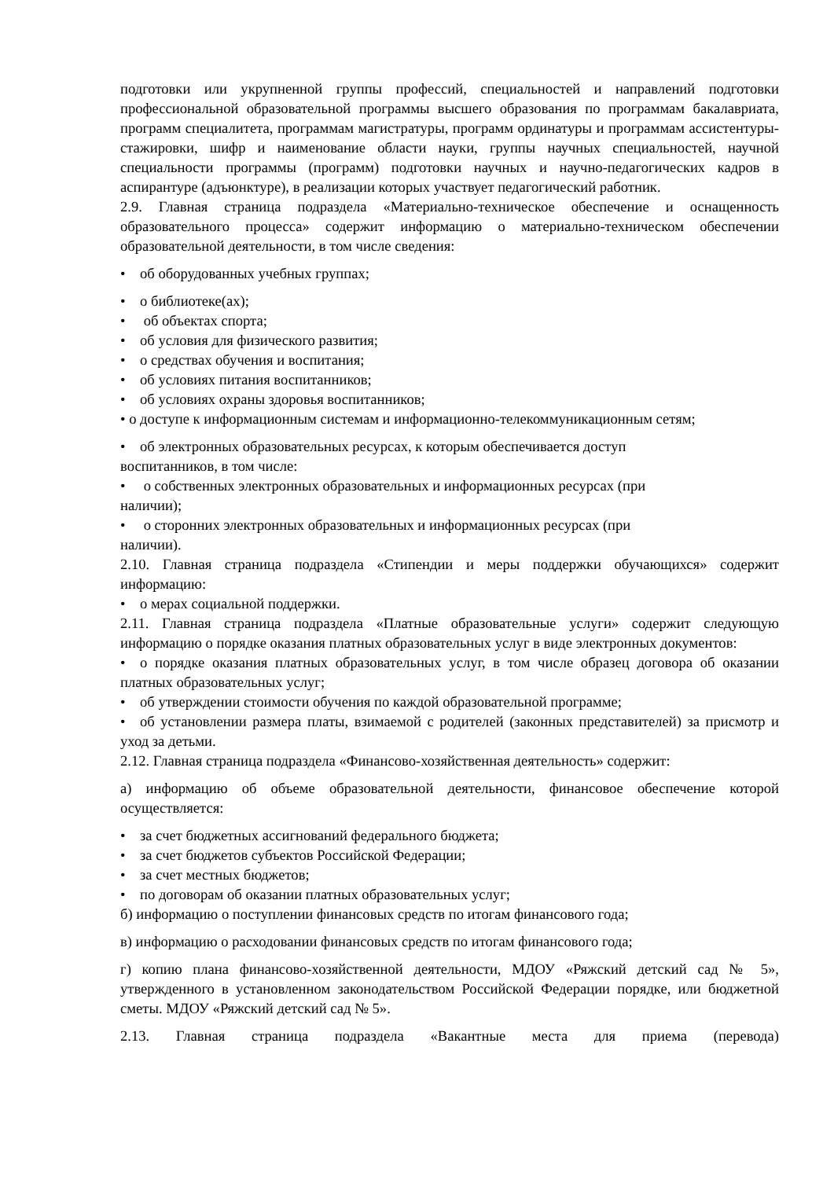подготовки или укрупненной группы профессий, специальностей и направлений подготовки профессиональной образовательной программы высшего образования по программам бакалавриата, программ специалитета, программам магистратуры, программ ординатуры и программам ассистентуры-стажировки, шифр и наименование области науки, группы научных специальностей, научной специальности программы (программ) подготовки научных и научно-педагогических кадров в аспирантуре (адъюнктуре), в реализации которых участвует педагогический работник.
2.9. Главная страница подраздела «Материально-техническое обеспечение и оснащенность образовательного процесса» содержит информацию о материально-техническом обеспечении образовательной деятельности, в том числе сведения:
• об оборудованных учебных группах;
• о библиотеке(ах);
• об объектах спорта;
• об условия для физического развития;
• о средствах обучения и воспитания;
• об условиях питания воспитанников;
• об условиях охраны здоровья воспитанников;
• о доступе к информационным системам и информационно-телекоммуникационным сетям;
• об электронных образовательных ресурсах, к которым обеспечивается доступ
воспитанников, в том числе:
• о собственных электронных образовательных и информационных ресурсах (при
наличии);
• о сторонних электронных образовательных и информационных ресурсах (при
наличии).
2.10. Главная страница подраздела «Стипендии и меры поддержки обучающихся» содержит информацию:
• о мерах социальной поддержки.
2.11. Главная страница подраздела «Платные образовательные услуги» содержит следующую информацию о порядке оказания платных образовательных услуг в виде электронных документов:
• о порядке оказания платных образовательных услуг, в том числе образец договора об оказании платных образовательных услуг;
• об утверждении стоимости обучения по каждой образовательной программе;
• об установлении размера платы, взимаемой с родителей (законных представителей) за присмотр и уход за детьми.
2.12. Главная страница подраздела «Финансово-хозяйственная деятельность» содержит:
а) информацию об объеме образовательной деятельности, финансовое обеспечение которой осуществляется:
• за счет бюджетных ассигнований федерального бюджета;
• за счет бюджетов субъектов Российской Федерации;
• за счет местных бюджетов;
• по договорам об оказании платных образовательных услуг;
б) информацию о поступлении финансовых средств по итогам финансового года;
в) информацию о расходовании финансовых средств по итогам финансового года;
г) копию плана финансово-хозяйственной деятельности, МДОУ «Ряжский детский сад № 5», утвержденного в установленном законодательством Российской Федерации порядке, или бюджетной сметы. МДОУ «Ряжский детский сад № 5».
2.13. Главная страница подраздела «Вакантные места для приема (перевода)